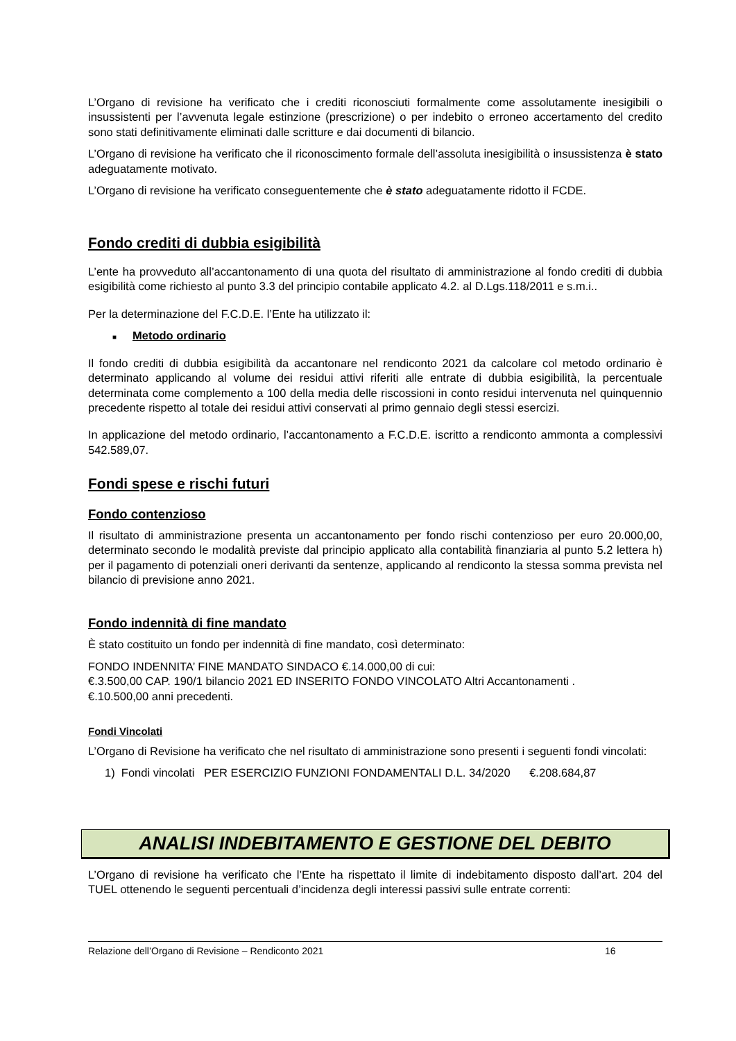L’Organo di revisione ha verificato che i crediti riconosciuti formalmente come assolutamente inesigibili o insussistenti per l’avvenuta legale estinzione (prescrizione) o per indebito o erroneo accertamento del credito sono stati definitivamente eliminati dalle scritture e dai documenti di bilancio.
L’Organo di revisione ha verificato che il riconoscimento formale dell’assoluta inesigibilità o insussistenza è stato adeguatamente motivato.
L’Organo di revisione ha verificato conseguentemente che è stato adeguatamente ridotto il FCDE.
Fondo crediti di dubbia esigibilità
L’ente ha provveduto all’accantonamento di una quota del risultato di amministrazione al fondo crediti di dubbia esigibilità come richiesto al punto 3.3 del principio contabile applicato 4.2. al D.Lgs.118/2011 e s.m.i..
Per la determinazione del F.C.D.E. l’Ente ha utilizzato il:
■ Metodo ordinario
Il fondo crediti di dubbia esigibilità da accantonare nel rendiconto 2021 da calcolare col metodo ordinario è determinato applicando al volume dei residui attivi riferiti alle entrate di dubbia esigibilità, la percentuale determinata come complemento a 100 della media delle riscossioni in conto residui intervenuta nel quinquennio precedente rispetto al totale dei residui attivi conservati al primo gennaio degli stessi esercizi.
In applicazione del metodo ordinario, l’accantonamento a F.C.D.E. iscritto a rendiconto ammonta a complessivi 542.589,07.
Fondi spese e rischi futuri
Fondo contenzioso
Il risultato di amministrazione presenta un accantonamento per fondo rischi contenzioso per euro 20.000,00, determinato secondo le modalità previste dal principio applicato alla contabilità finanziaria al punto 5.2 lettera h) per il pagamento di potenziali oneri derivanti da sentenze, applicando al rendiconto la stessa somma prevista nel bilancio di previsione anno 2021.
Fondo indennità di fine mandato
È stato costituito un fondo per indennità di fine mandato, così determinato:
FONDO INDENNITA’ FINE MANDATO SINDACO €.14.000,00 di cui:
€.3.500,00 CAP. 190/1 bilancio 2021 ED INSERITO FONDO VINCOLATO Altri Accantonamenti .
€.10.500,00 anni precedenti.
Fondi Vincolati
L’Organo di Revisione ha verificato che nel risultato di amministrazione sono presenti i seguenti fondi vincolati:
1) Fondi vincolati PER ESERCIZIO FUNZIONI FONDAMENTALI D.L. 34/2020 €.208.684,87
ANALISI INDEBITAMENTO E GESTIONE DEL DEBITO
L’Organo di revisione ha verificato che l’Ente ha rispettato il limite di indebitamento disposto dall’art. 204 del TUEL ottenendo le seguenti percentuali d’incidenza degli interessi passivi sulle entrate correnti:
Relazione dell’Organo di Revisione – Rendiconto 2021 16